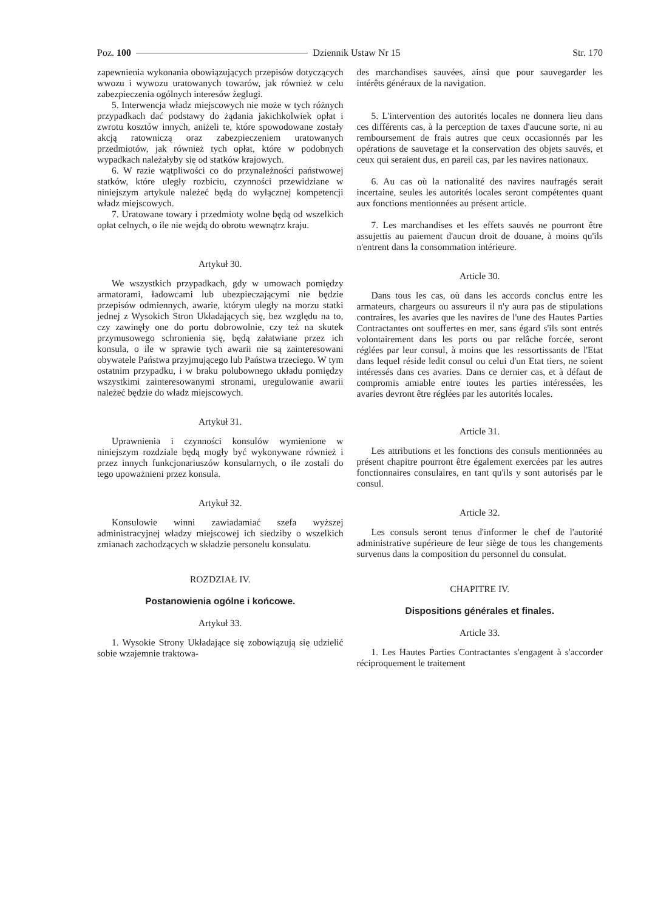Poz. 100 Dziennik Ustaw Nr 15 Str. 170
zapewnienia wykonania obowiązujących przepisów dotyczących wwozu i wywozu uratowanych towarów, jak również w celu zabezpieczenia ogólnych interesów żeglugi.
5. Interwencja władz miejscowych nie może w tych różnych przypadkach dać podstawy do żądania jakichkolwiek opłat i zwrotu kosztów innych, aniżeli te, które spowodowane zostały akcją ratowniczą oraz zabezpieczeniem uratowanych przedmiotów, jak również tych opłat, które w podobnych wypadkach należałyby się od statków krajowych.
6. W razie wątpliwości co do przynależności państwowej statków, które uległy rozbiciu, czynności przewidziane w niniejszym artykule należeć będą do wyłącznej kompetencji władz miejscowych.
7. Uratowane towary i przedmioty wolne będą od wszelkich opłat celnych, o ile nie wejdą do obrotu wewnątrz kraju.
Artykuł 30.
We wszystkich przypadkach, gdy w umowach pomiędzy armatorami, ładowcami lub ubezpieczającymi nie będzie przepisów odmiennych, awarie, którym uległy na morzu statki jednej z Wysokich Stron Układających się, bez względu na to, czy zawinęły one do portu dobrowolnie, czy też na skutek przymusowego schronienia się, będą załatwiane przez ich konsula, o ile w sprawie tych awarii nie są zainteresowani obywatele Państwa przyjmującego lub Państwa trzeciego. W tym ostatnim przypadku, i w braku polubownego układu pomiędzy wszystkimi zainteresowanymi stronami, uregulowanie awarii należeć będzie do władz miejscowych.
Artykuł 31.
Uprawnienia i czynności konsulów wymienione w niniejszym rozdziale będą mogły być wykonywane również i przez innych funkcjonariuszów konsularnych, o ile zostali do tego upoważnieni przez konsula.
Artykuł 32.
Konsulowie winni zawiadamiać szefa wyższej administracyjnej władzy miejscowej ich siedziby o wszelkich zmianach zachodzących w składzie personelu konsulatu.
ROZDZIAŁ IV.
Postanowienia ogólne i końcowe.
Artykuł 33.
1. Wysokie Strony Układające się zobowiązują się udzielić sobie wzajemnie traktowa-
des marchandises sauvées, ainsi que pour sauvegarder les intérêts généraux de la navigation.
5. L'intervention des autorités locales ne donnera lieu dans ces différents cas, à la perception de taxes d'aucune sorte, ni au remboursement de frais autres que ceux occasionnés par les opérations de sauvetage et la conservation des objets sauvés, et ceux qui seraient dus, en pareil cas, par les navires nationaux.
6. Au cas où la nationalité des navires naufragés serait incertaine, seules les autorités locales seront compétentes quant aux fonctions mentionnées au présent article.
7. Les marchandises et les effets sauvés ne pourront être assujettis au paiement d'aucun droit de douane, à moins qu'ils n'entrent dans la consommation intérieure.
Article 30.
Dans tous les cas, où dans les accords conclus entre les armateurs, chargeurs ou assureurs il n'y aura pas de stipulations contraires, les avaries que les navires de l'une des Hautes Parties Contractantes ont souffertes en mer, sans égard s'ils sont entrés volontairement dans les ports ou par relâche forcée, seront réglées par leur consul, à moins que les ressortissants de l'Etat dans lequel réside ledit consul ou celui d'un Etat tiers, ne soient intéressés dans ces avaries. Dans ce dernier cas, et à défaut de compromis amiable entre toutes les parties intéressées, les avaries devront être réglées par les autorités locales.
Article 31.
Les attributions et les fonctions des consuls mentionnées au présent chapitre pourront être également exercées par les autres fonctionnaires consulaires, en tant qu'ils y sont autorisés par le consul.
Article 32.
Les consuls seront tenus d'informer le chef de l'autorité administrative supérieure de leur siège de tous les changements survenus dans la composition du personnel du consulat.
CHAPITRE IV.
Dispositions générales et finales.
Article 33.
1. Les Hautes Parties Contractantes s'engagent à s'accorder réciproquement le traitement